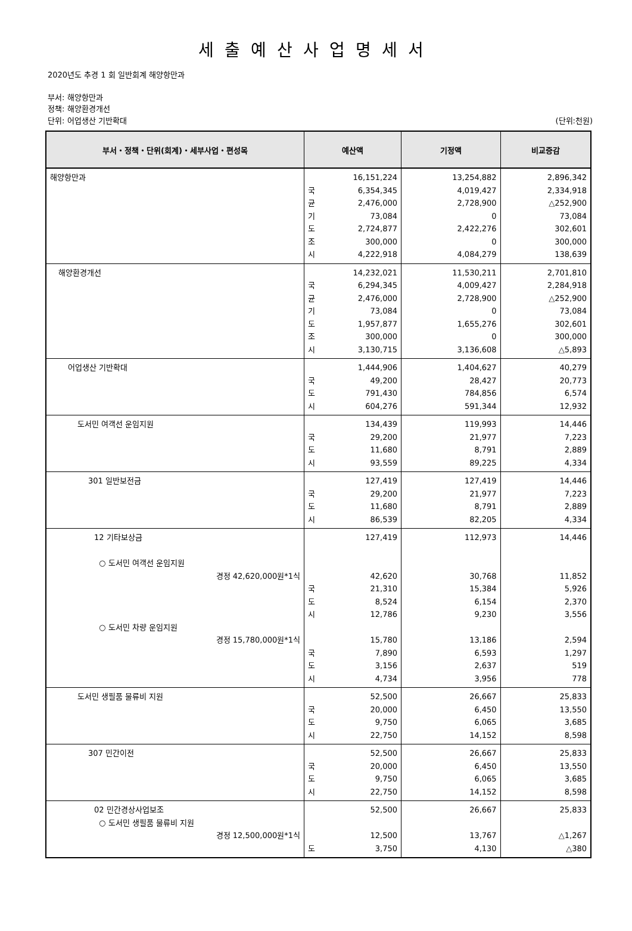세출예산사업명세서
2020년도 추경 1 회 일반회계 해양항만과
부서: 해양항만과
정책: 해양환경개선
단위: 어업생산 기반확대 (단위:천원)
| 부서・정책・단위(회계)・세부사업・편성목 | 예산액 | 기정액 | 비교증감 |
| --- | --- | --- | --- |
| 해양항만과 | 16,151,224 국 6,354,345 균 2,476,000 기 73,084 도 2,724,877 조 300,000 시 4,222,918 | 13,254,882 4,019,427 2,728,900 0 2,422,276 0 4,084,279 | 2,896,342 2,334,918 △252,900 73,084 302,601 300,000 138,639 |
| 해양환경개선 | 14,232,021 국 6,294,345 균 2,476,000 기 73,084 도 1,957,877 조 300,000 시 3,130,715 | 11,530,211 4,009,427 2,728,900 0 1,655,276 0 3,136,608 | 2,701,810 2,284,918 △252,900 73,084 302,601 300,000 △5,893 |
| 어업생산 기반확대 | 1,444,906 국 49,200 도 791,430 시 604,276 | 1,404,627 28,427 784,856 591,344 | 40,279 20,773 6,574 12,932 |
| 도서민 여객선 운임지원 | 134,439 국 29,200 도 11,680 시 93,559 | 119,993 21,977 8,791 89,225 | 14,446 7,223 2,889 4,334 |
| 301 일반보전금 | 127,419 국 29,200 도 11,680 시 86,539 | 127,419 21,977 8,791 82,205 | 14,446 7,223 2,889 4,334 |
| 12 기타보상금 ○ 도서민 여객선 운임지원 경정 42,620,000원*1식 ○ 도서민 차량 운임지원 경정 15,780,000원*1식 | 127,419 42,620 국 21,310 도 8,524 시 12,786 15,780 국 7,890 도 3,156 시 4,734 | 112,973 30,768 15,384 6,154 9,230 13,186 6,593 2,637 3,956 | 14,446 11,852 5,926 2,370 3,556 2,594 1,297 519 778 |
| 도서민 생필품 물류비 지원 | 52,500 국 20,000 도 9,750 시 22,750 | 26,667 6,450 6,065 14,152 | 25,833 13,550 3,685 8,598 |
| 307 민간이전 | 52,500 국 20,000 도 9,750 시 22,750 | 26,667 6,450 6,065 14,152 | 25,833 13,550 3,685 8,598 |
| 02 민간경상사업보조 ○ 도서민 생필품 물류비 지원 경정 12,500,000원*1식 | 52,500 12,500 도 3,750 | 26,667 13,767 4,130 | 25,833 △1,267 △380 |